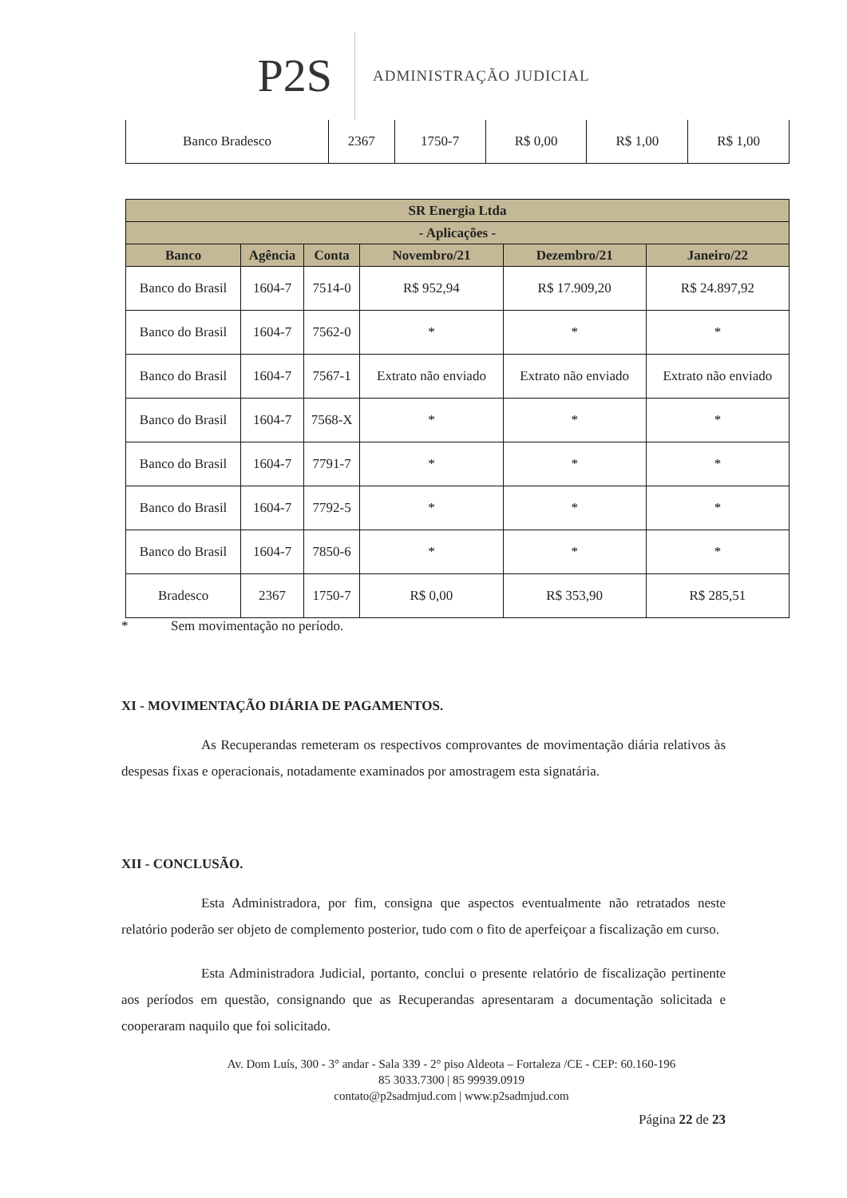P2S
ADMINISTRAÇÃO JUDICIAL
| Banco Bradesco | 2367 | 1750-7 | R$ 0,00 | R$ 1,00 | R$ 1,00 |
| SR Energia Ltda | | | | | |
| --- | --- | --- | --- | --- | --- |
| - Aplicações - | | | | | |
| Banco | Agência | Conta | Novembro/21 | Dezembro/21 | Janeiro/22 |
| Banco do Brasil | 1604-7 | 7514-0 | R$ 952,94 | R$ 17.909,20 | R$ 24.897,92 |
| Banco do Brasil | 1604-7 | 7562-0 | * | * | * |
| Banco do Brasil | 1604-7 | 7567-1 | Extrato não enviado | Extrato não enviado | Extrato não enviado |
| Banco do Brasil | 1604-7 | 7568-X | * | * | * |
| Banco do Brasil | 1604-7 | 7791-7 | * | * | * |
| Banco do Brasil | 1604-7 | 7792-5 | * | * | * |
| Banco do Brasil | 1604-7 | 7850-6 | * | * | * |
| Bradesco | 2367 | 1750-7 | R$ 0,00 | R$ 353,90 | R$ 285,51 |
* Sem movimentação no período.
XI - MOVIMENTAÇÃO DIÁRIA DE PAGAMENTOS.
As Recuperandas remeteram os respectivos comprovantes de movimentação diária relativos às despesas fixas e operacionais, notadamente examinados por amostragem esta signatária.
XII - CONCLUSÃO.
Esta Administradora, por fim, consigna que aspectos eventualmente não retratados neste relatório poderão ser objeto de complemento posterior, tudo com o fito de aperfeiçoar a fiscalização em curso.
Esta Administradora Judicial, portanto, conclui o presente relatório de fiscalização pertinente aos períodos em questão, consignando que as Recuperandas apresentaram a documentação solicitada e cooperaram naquilo que foi solicitado.
Av. Dom Luís, 300 - 3° andar - Sala 339 - 2° piso Aldeota – Fortaleza /CE - CEP: 60.160-196
85 3033.7300 | 85 99939.0919
contato@p2sadmjud.com | www.p2sadmjud.com
Página 22 de 23